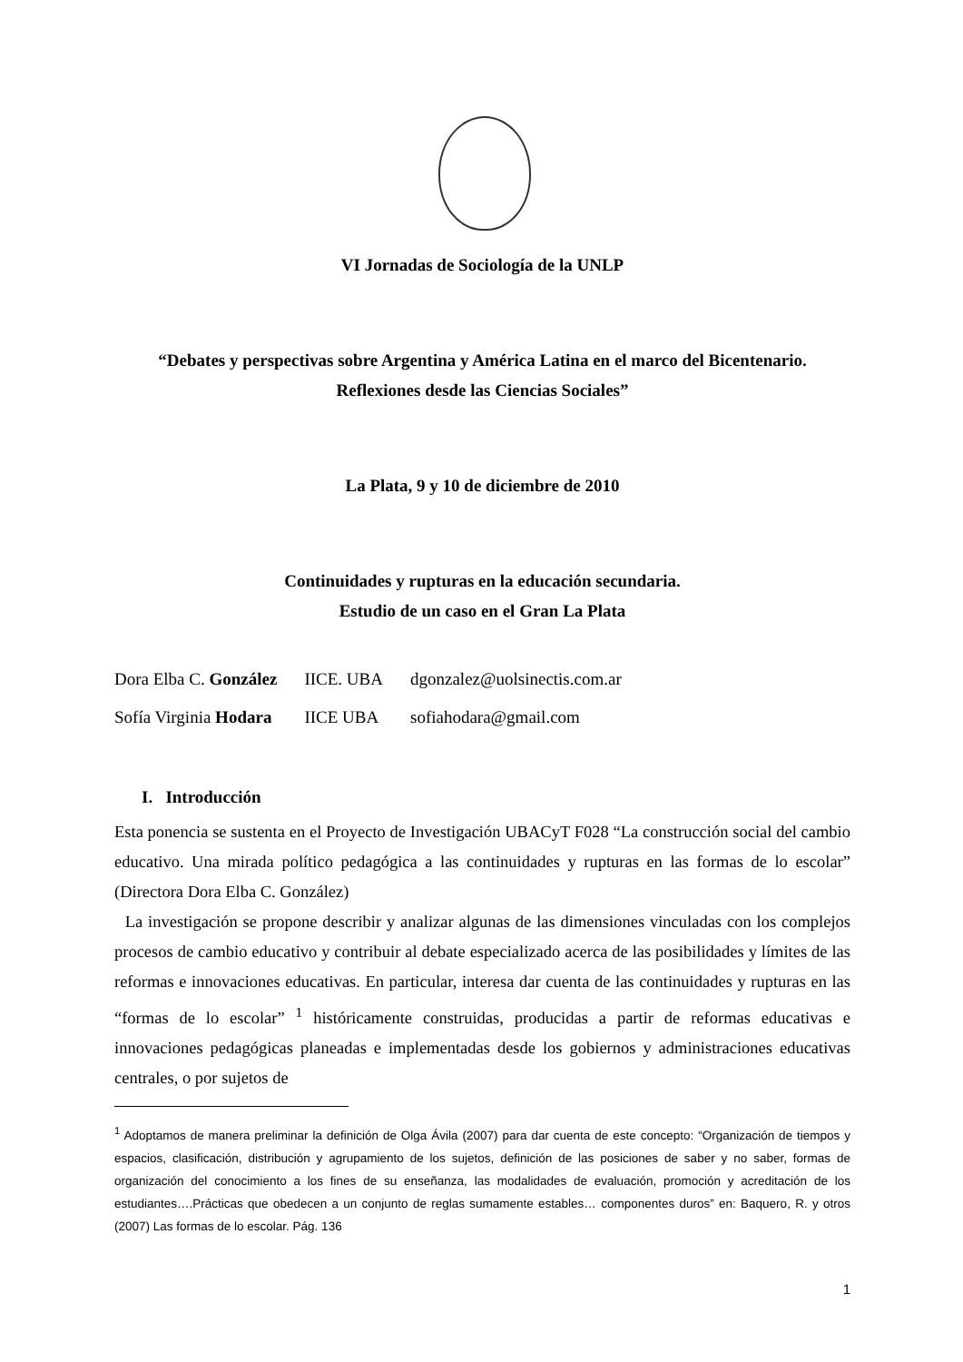VI Jornadas de Sociología de la UNLP
“Debates y perspectivas sobre Argentina y América Latina en el marco del Bicentenario.
Reflexiones desde las Ciencias Sociales”
La Plata, 9 y 10 de diciembre de 2010
Continuidades y rupturas en la educación secundaria.
Estudio de un caso en el Gran La Plata
| Dora Elba C. González | IICE. UBA | dgonzalez@uolsinectis.com.ar |
| Sofía Virginia Hodara | IICE UBA | sofiahodara@gmail.com |
I. Introducción
Esta ponencia se sustenta en el Proyecto de Investigación UBACyT F028 “La construcción social del cambio educativo. Una mirada político pedagógica a las continuidades y rupturas en las formas de lo escolar” (Directora Dora Elba C. González)
La investigación se propone describir y analizar algunas de las dimensiones vinculadas con los complejos procesos de cambio educativo y contribuir al debate especializado acerca de las posibilidades y límites de las reformas e innovaciones educativas. En particular, interesa dar cuenta de las continuidades y rupturas en las “formas de lo escolar” <sup>1</sup> históricamente construidas, producidas a partir de reformas educativas e innovaciones pedagógicas planeadas e implementadas desde los gobiernos y administraciones educativas centrales, o por sujetos de
<sup>1</sup> Adoptamos de manera preliminar la definición de Olga Ávila (2007) para dar cuenta de este concepto: “Organización de tiempos y espacios, clasificación, distribución y agrupamiento de los sujetos, definición de las posiciones de saber y no saber, formas de organización del conocimiento a los fines de su enseñanza, las modalidades de evaluación, promoción y acreditación de los estudiantes….Prácticas que obedecen a un conjunto de reglas sumamente estables… componentes duros” en: Baquero, R. y otros (2007) Las formas de lo escolar. Pág. 136
1